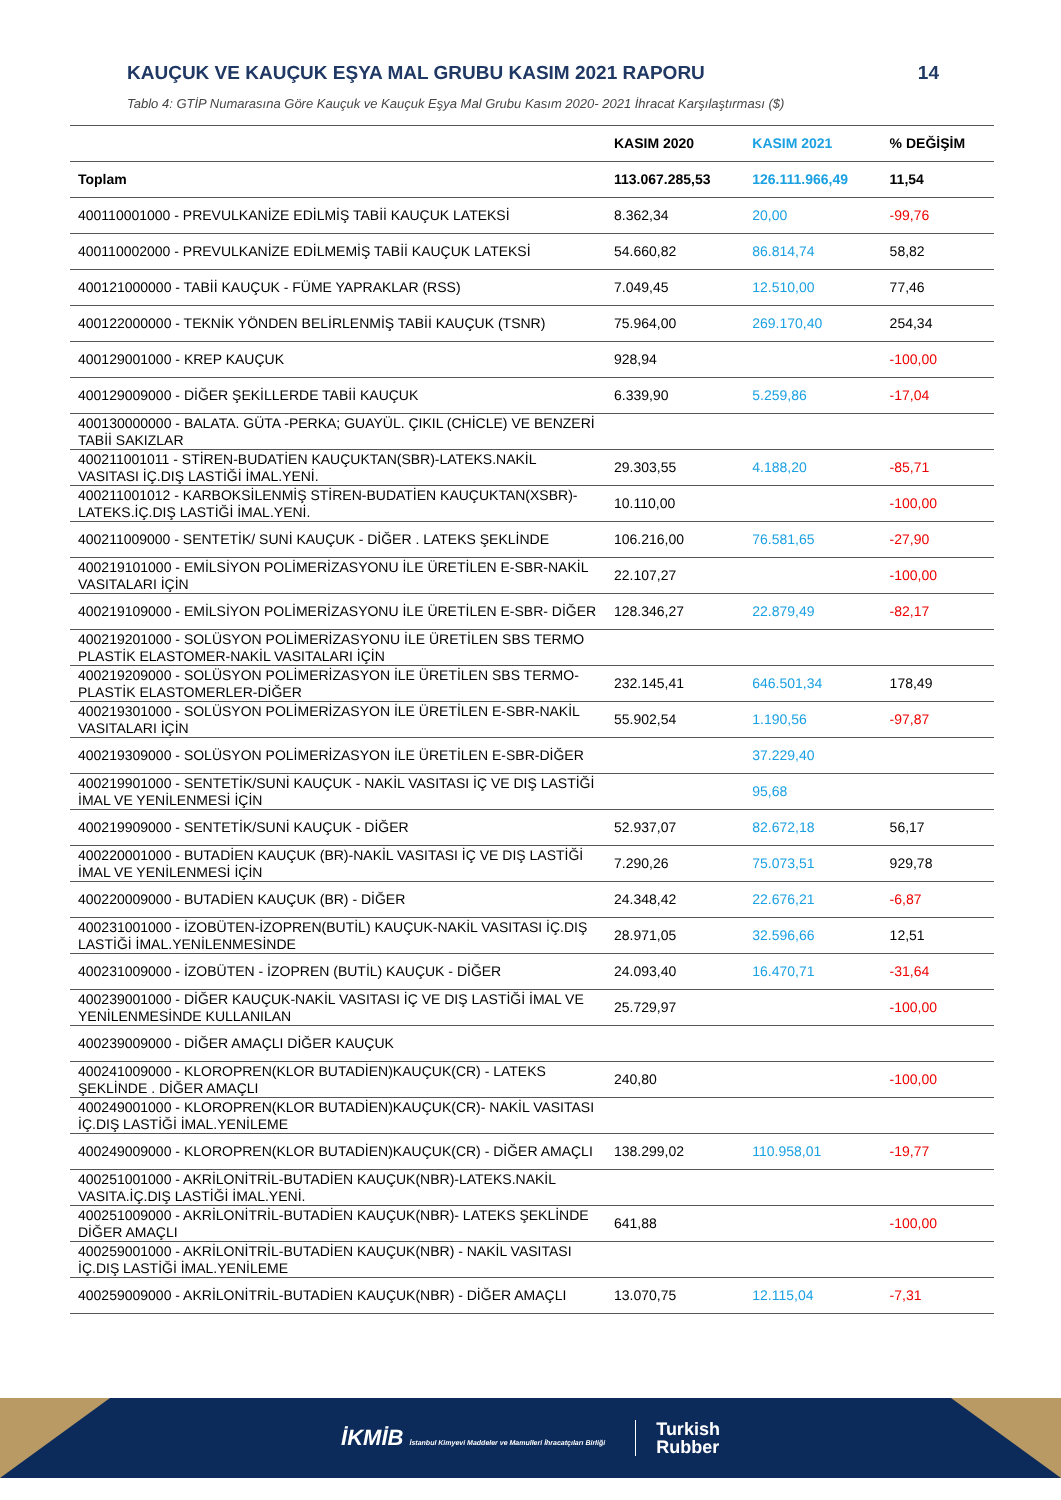KAUÇUK VE KAUÇUK EŞYA MAL GRUBU KASIM 2021 RAPORU 14
Tablo 4: GTİP Numarasına Göre Kauçuk ve Kauçuk Eşya Mal Grubu Kasım 2020- 2021 İhracat Karşılaştırması ($)
| | KASIM 2020 | KASIM 2021 | % DEĞİŞİM |
| --- | --- | --- | --- |
| Toplam | 113.067.285,53 | 126.111.966,49 | 11,54 |
| 400110001000 - PREVULKANİZE EDİLMİŞ TABİİ KAUÇUK LATEKSİ | 8.362,34 | 20,00 | -99,76 |
| 400110002000 - PREVULKANİZE EDİLMEMİŞ TABİİ KAUÇUK LATEKSİ | 54.660,82 | 86.814,74 | 58,82 |
| 400121000000 - TABİİ KAUÇUK - FÜME YAPRAKLAR (RSS) | 7.049,45 | 12.510,00 | 77,46 |
| 400122000000 - TEKNİK YÖNDEN BELİRLENMİŞ TABİİ KAUÇUK (TSNR) | 75.964,00 | 269.170,40 | 254,34 |
| 400129001000 - KREP KAUÇUK | 928,94 | | -100,00 |
| 400129009000 - DİĞER ŞEKİLLERDE TABİİ KAUÇUK | 6.339,90 | 5.259,86 | -17,04 |
| 400130000000 - BALATA. GÜTA -PERKA; GUAYÜL. ÇIKIL (CHİCLE) VE BENZERİ TABİİ SAKIZLAR | | | |
| 400211001011 - STİREN-BUDATİEN KAUÇUKTAN(SBR)-LATEKS.NAKİL VASITASI İÇ.DIŞ LASTİĞİ İMAL.YENİ. | 29.303,55 | 4.188,20 | -85,71 |
| 400211001012 - KARBOKSİLENMİŞ STİREN-BUDATİEN KAUÇUKTAN(XSBR)-LATEKS.İÇ.DIŞ LASTİĞİ İMAL.YENİ. | 10.110,00 | | -100,00 |
| 400211009000 - SENTETİK/ SUNİ KAUÇUK - DİĞER . LATEKS ŞEKLİNDE | 106.216,00 | 76.581,65 | -27,90 |
| 400219101000 - EMİLSİYON POLİMERİZASYONU İLE ÜRETİLEN E-SBR-NAKİL VASITALARI İÇİN | 22.107,27 | | -100,00 |
| 400219109000 - EMİLSİYON POLİMERİZASYONU İLE ÜRETİLEN E-SBR- DİĞER | 128.346,27 | 22.879,49 | -82,17 |
| 400219201000 - SOLÜSYON POLİMERİZASYONU İLE ÜRETİLEN SBS TERMO PLASTİK ELASTOMER-NAKİL VASITALARI İÇİN | | | |
| 400219209000 - SOLÜSYON POLİMERİZASYON İLE ÜRETİLEN SBS TERMO-PLASTİK ELASTOMERLER-DİĞER | 232.145,41 | 646.501,34 | 178,49 |
| 400219301000 - SOLÜSYON POLİMERİZASYON İLE ÜRETİLEN E-SBR-NAKİL VASITALARI İÇİN | 55.902,54 | 1.190,56 | -97,87 |
| 400219309000 - SOLÜSYON POLİMERİZASYON İLE ÜRETİLEN E-SBR-DİĞER | | 37.229,40 | |
| 400219901000 - SENTETİK/SUNİ KAUÇUK - NAKİL VASITASI İÇ VE DIŞ LASTİĞİ İMAL VE YENİLENMESİ İÇİN | | 95,68 | |
| 400219909000 - SENTETİK/SUNİ KAUÇUK - DİĞER | 52.937,07 | 82.672,18 | 56,17 |
| 400220001000 - BUTADİEN KAUÇUK (BR)-NAKİL VASITASI İÇ VE DIŞ LASTİĞİ İMAL VE YENİLENMESİ İÇİN | 7.290,26 | 75.073,51 | 929,78 |
| 400220009000 - BUTADİEN KAUÇUK (BR) - DİĞER | 24.348,42 | 22.676,21 | -6,87 |
| 400231001000 - İZOBÜTEN-İZOPREN(BUTİL) KAUÇUK-NAKİL VASITASI İÇ.DIŞ LASTİĞİ İMAL.YENİLENMESİNDE | 28.971,05 | 32.596,66 | 12,51 |
| 400231009000 - İZOBÜTEN - İZOPREN (BUTİL) KAUÇUK - DİĞER | 24.093,40 | 16.470,71 | -31,64 |
| 400239001000 - DİĞER KAUÇUK-NAKİL VASITASI İÇ VE DIŞ LASTİĞİ İMAL VE YENİLENMESİNDE KULLANILAN | 25.729,97 | | -100,00 |
| 400239009000 - DİĞER AMAÇLI DİĞER KAUÇUK | | | |
| 400241009000 - KLOROPREN(KLOR BUTADİEN)KAUÇUK(CR) - LATEKS ŞEKLİNDE . DİĞER AMAÇLI | 240,80 | | -100,00 |
| 400249001000 - KLOROPREN(KLOR BUTADİEN)KAUÇUK(CR)- NAKİL VASITASI İÇ.DIŞ LASTİĞİ İMAL.YENİLEME | | | |
| 400249009000 - KLOROPREN(KLOR BUTADİEN)KAUÇUK(CR) - DİĞER AMAÇLI | 138.299,02 | 110.958,01 | -19,77 |
| 400251001000 - AKRİLONİTRİL-BUTADİEN KAUÇUK(NBR)-LATEKS.NAKİL VASITA.İÇ.DIŞ LASTİĞİ İMAL.YENİ. | | | |
| 400251009000 - AKRİLONİTRİL-BUTADİEN KAUÇUK(NBR)- LATEKS ŞEKLİNDE DİĞER AMAÇLI | 641,88 | | -100,00 |
| 400259001000 - AKRİLONİTRİL-BUTADİEN KAUÇUK(NBR) - NAKİL VASITASI İÇ.DIŞ LASTİĞİ İMAL.YENİLEME | | | |
| 400259009000 - AKRİLONİTRİL-BUTADİEN KAUÇUK(NBR) - DİĞER AMAÇLI | 13.070,75 | 12.115,04 | -7,31 |
İKMİB İstanbul Kimyevi Maddeler ve Mamulleri İhracatçıları Birliği
Turkish
Rubber